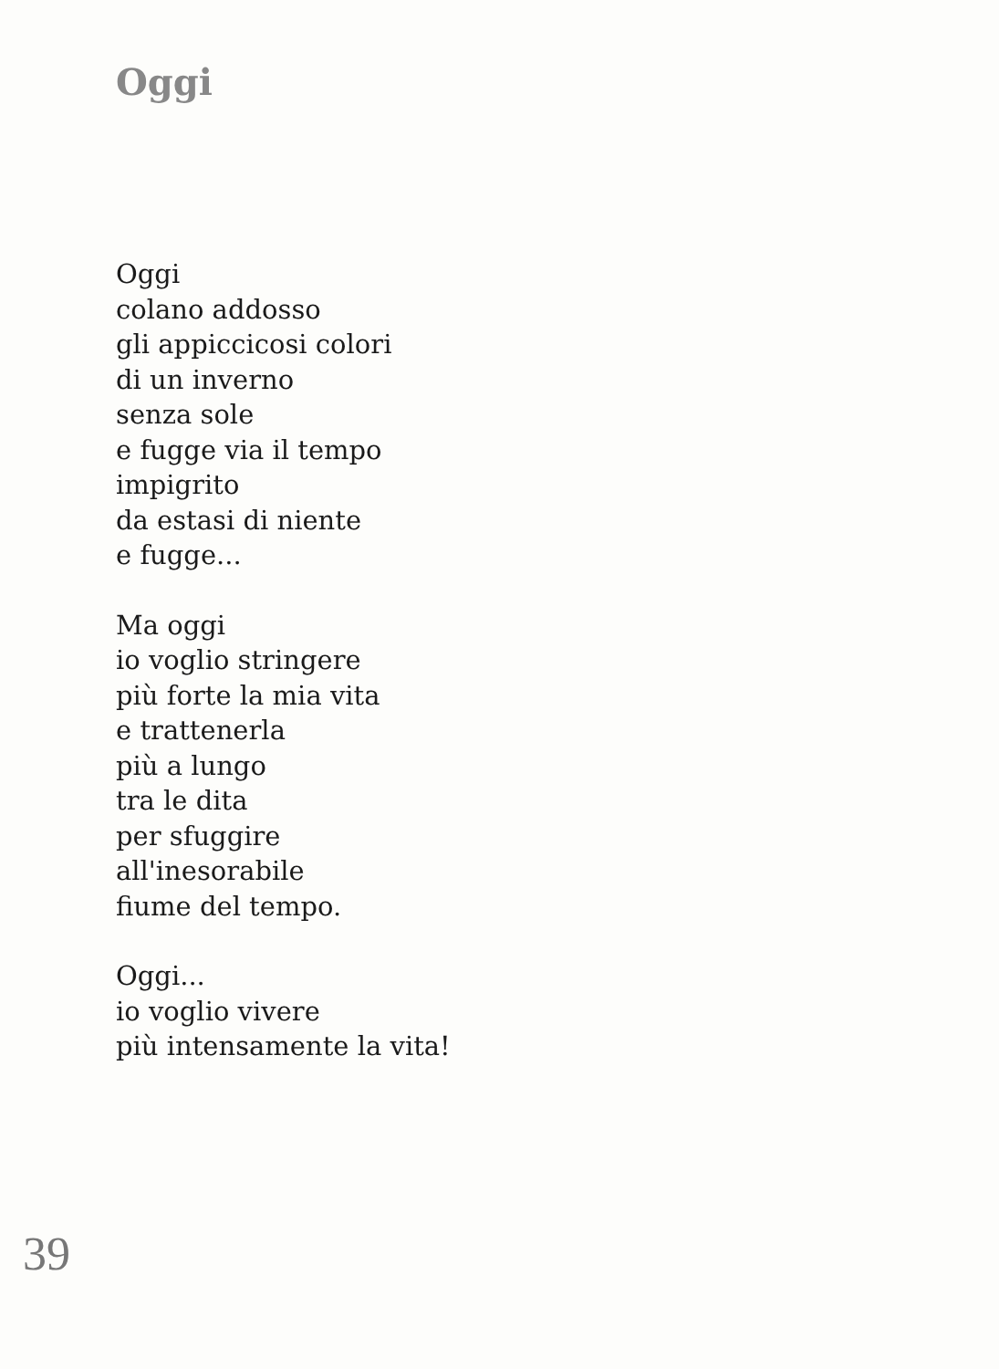Oggi
Oggi
colano addosso
gli appiccicosi colori
di un inverno
senza sole
e fugge via il tempo
impigrito
da estasi di niente
e fugge...
Ma oggi
io voglio stringere
più forte la mia vita
e trattenerla
più a lungo
tra le dita
per sfuggire
all'inesorabile
fiume del tempo.
Oggi...
io voglio vivere
più intensamente la vita!
39